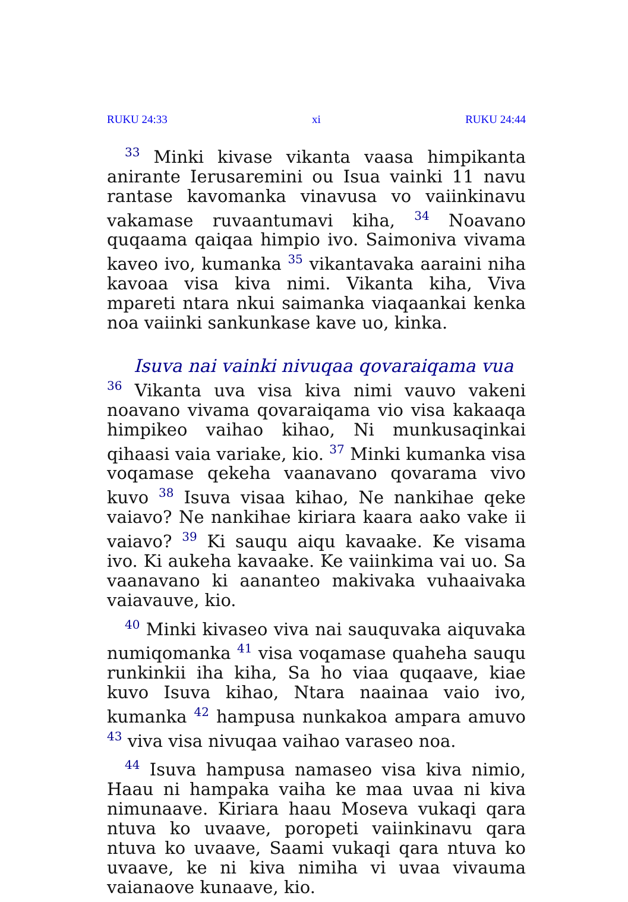RUKU 24:33 xi RUKU 24:44
<sup>33</sup> Minki kivase vikanta vaasa himpikanta anirante Ierusaremini ou Isua vainki 11 navu rantase kavomanka vinavusa vo vaiinkinavu vakamase ruvaantumavi kiha, <sup>34</sup> Noavano quqaama qaiqaa himpio ivo. Saimoniva vivama kaveo ivo, kumanka <sup>35</sup> vikantavaka aaraini niha kavoaa visa kiva nimi. Vikanta kiha, Viva mpareti ntara nkui saimanka viaqaankai kenka noa vaiinki sankunkase kave uo, kinka.
Isuva nai vainki nivuqaa qovaraiqama vua
<sup>36</sup> Vikanta uva visa kiva nimi vauvo vakeni noavano vivama qovaraiqama vio visa kakaaqa himpikeo vaihao kihao, Ni munkusaqinkai qihaasi vaia variake, kio. <sup>37</sup> Minki kumanka visa voqamase qekeha vaanavano qovarama vivo kuvo <sup>38</sup> Isuva visaa kihao, Ne nankihae qeke vaiavo? Ne nankihae kiriara kaara aako vake ii vaiavo? <sup>39</sup> Ki sauqu aiqu kavaake. Ke visama ivo. Ki aukeha kavaake. Ke vaiinkima vai uo. Sa vaanavano ki aananteo makivaka vuhaaivaka vaiavauve, kio.
<sup>40</sup> Minki kivaseo viva nai sauquvaka aiquvaka numiqomanka <sup>41</sup> visa voqamase quaheha sauqu runkinkii iha kiha, Sa ho viaa quqaave, kiae kuvo Isuva kihao, Ntara naainaa vaio ivo, kumanka <sup>42</sup> hampusa nunkakoa ampara amuvo <sup>43</sup> viva visa nivuqaa vaihao varaseo noa.
<sup>44</sup> Isuva hampusa namaseo visa kiva nimio, Haau ni hampaka vaiha ke maa uvaa ni kiva nimunaave. Kiriara haau Moseva vukaqi qara ntuva ko uvaave, poropeti vaiinkinavu qara ntuva ko uvaave, Saami vukaqi qara ntuva ko uvaave, ke ni kiva nimiha vi uvaa vivauma vaianaove kunaave, kio.